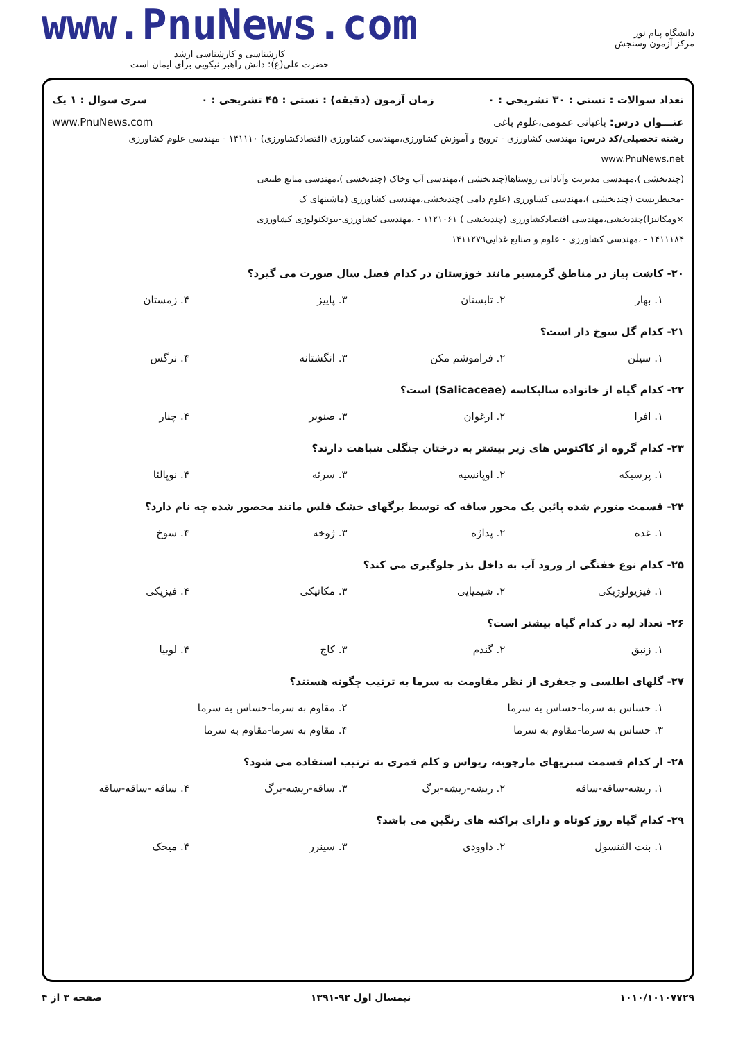دانشگاه پیام نور
مرکز آزمون وسنجش
www.PnuNews.com
کارشناسی و کارشناسی ارشد
حضرت علی(ع): دانش راهبر نیکویی برای ایمان است
تعداد سوالات : تستی : ۳۰ تشریحی : ۰ زمان آزمون (دقیقه) : تستی : ۴۵ تشریحی : ۰ سری سوال : ۱ یک
عنـــوان درس: باغبانی عمومی،علوم باغی www.PnuNews.com
رشته تحصیلی/کد درس: مهندسی کشاورزی - ترویج و آموزش کشاورزی،مهندسی کشاورزی (اقتصادکشاورزی) ۱۴۱۱۱۰ - مهندسی علوم کشاورزی www.PnuNews.net
(چندبخشی )،مهندسی مدیریت وآبادانی روستاها(چندبخشی )،مهندسی آب وخاک (چندبخشی )،مهندسی منابع طبیعی
-محیطزیست (چندبخشی )،مهندسی کشاورزی (علوم دامی )چندبخشی،مهندسی کشاورزی (ماشینهای ک
×ومکانیزا)چندبخشی،مهندسی اقتصادکشاورزی (چندبخشی ) ۱۱۲۱۰۶۱ - ،مهندسی کشاورزی-بیوتکنولوژی کشاورزی
۱۴۱۱۱۸۴ - ،مهندسی کشاورزی - علوم و صنایع غذایی۱۴۱۱۲۷۹
۲۰- کاشت پیاز در مناطق گرمسیر مانند خوزستان در کدام فصل سال صورت می گیرد؟
۱. بهار ۲. تابستان ۳. پاییز ۴. زمستان
۲۱- کدام گل سوخ دار است؟
۱. سیلن ۲. فراموشم مکن ۳. انگشتانه ۴. نرگس
۲۲- کدام گیاه از خانواده سالیکاسه (Salicaceae) است؟
۱. افرا ۲. ارغوان ۳. صنوبر ۴. چنار
۲۳- کدام گروه از کاکتوس های زیر بیشتر به درختان جنگلی شباهت دارند؟
۱. پرسیکه ۲. اوپانسیه ۳. سرئه ۴. نوپالئا
۲۴- قسمت متورم شده پائین یک محور ساقه که توسط برگهای خشک فلس مانند محصور شده چه نام دارد؟
۱. غده ۲. پداژه ۳. ژوخه ۴. سوخ
۲۵- کدام نوع خفتگی از ورود آب به داخل بذر جلوگیری می کند؟
۱. فیزیولوژیکی ۲. شیمیایی ۳. مکانیکی ۴. فیزیکی
۲۶- تعداد لپه در کدام گیاه بیشتر است؟
۱. زنبق ۲. گندم ۳. کاج ۴. لوبیا
۲۷- گلهای اطلسی و جعفری از نظر مقاومت به سرما به ترتیب چگونه هستند؟
۱. حساس به سرما-حساس به سرما ۲. مقاوم به سرما-حساس به سرما
۳. حساس به سرما-مقاوم به سرما ۴. مقاوم به سرما-مقاوم به سرما
۲۸- از کدام قسمت سبزیهای مارچوبه، ریواس و کلم قمری به ترتیب استفاده می شود؟
۱. ریشه-ساقه-ساقه ۲. ریشه-ریشه-برگ ۳. ساقه-ریشه-برگ ۴. ساقه -ساقه-ساقه
۲۹- کدام گیاه روز کوتاه و دارای براکته های رنگین می باشد؟
۱. بنت القنسول ۲. داوودی ۳. سینرر ۴. میخک
۱۰۱۰/۱۰۱۰۷۷۲۹ نیمسال اول ۹۲-۱۳۹۱ صفحه ۳ از ۴